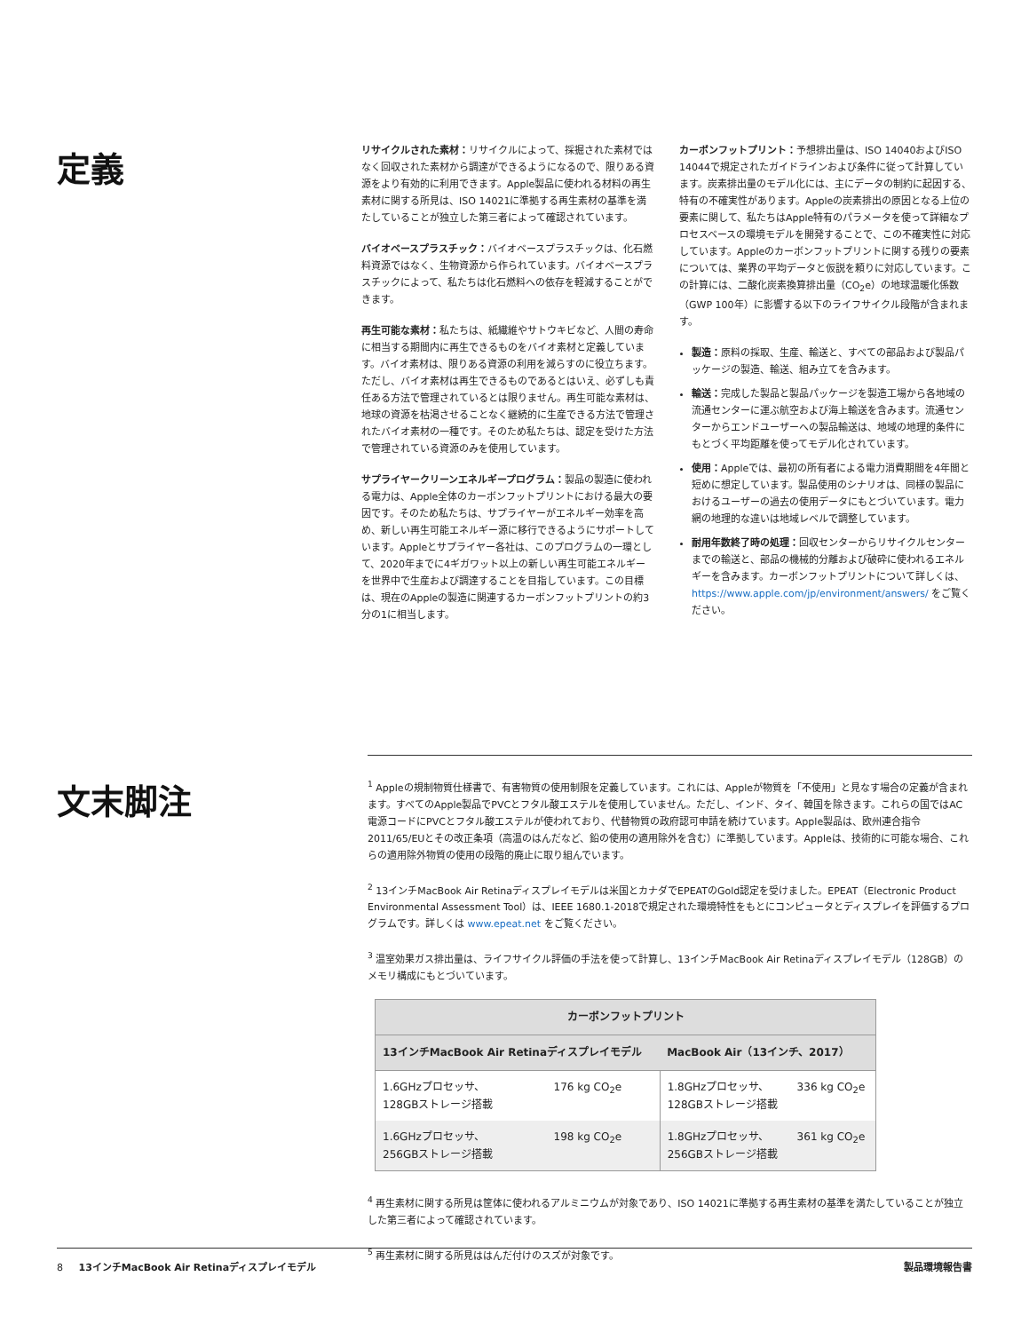定義
リサイクルされた素材：リサイクルによって、採掘された素材ではなく回収された素材から調達ができるようになるので、限りある資源をより有効的に利用できます。Apple製品に使われる材料の再生素材に関する所見は、ISO 14021に準拠する再生素材の基準を満たしていることが独立した第三者によって確認されています。
バイオベースプラスチック：バイオベースプラスチックは、化石燃料資源ではなく、生物資源から作られています。バイオベースプラスチックによって、私たちは化石燃料への依存を軽減することができます。
再生可能な素材：私たちは、紙繊維やサトウキビなど、人間の寿命に相当する期間内に再生できるものをバイオ素材と定義しています。バイオ素材は、限りある資源の利用を減らすのに役立ちます。ただし、バイオ素材は再生できるものであるとはいえ、必ずしも責任ある方法で管理されているとは限りません。再生可能な素材は、地球の資源を枯渇させることなく継続的に生産できる方法で管理されたバイオ素材の一種です。そのため私たちは、認定を受けた方法で管理されている資源のみを使用しています。
サプライヤークリーンエネルギープログラム：製品の製造に使われる電力は、Apple全体のカーボンフットプリントにおける最大の要因です。そのため私たちは、サプライヤーがエネルギー効率を高め、新しい再生可能エネルギー源に移行できるようにサポートしています。Appleとサプライヤー各社は、このプログラムの一環として、2020年までに4ギガワット以上の新しい再生可能エネルギーを世界中で生産および調達することを目指しています。この目標は、現在のAppleの製造に関連するカーボンフットプリントの約3分の1に相当します。
カーボンフットプリント：予想排出量は、ISO 14040およびISO 14044で規定されたガイドラインおよび条件に従って計算しています。炭素排出量のモデル化には、主にデータの制約に起因する、特有の不確実性があります。Appleの炭素排出の原因となる上位の要素に関して、私たちはApple特有のパラメータを使って詳細なプロセスベースの環境モデルを開発することで、この不確実性に対応しています。Appleのカーボンフットプリントに関する残りの要素については、業界の平均データと仮説を頼りに対応しています。この計算には、二酸化炭素換算排出量（CO<sub>2</sub>e）の地球温暖化係数（GWP 100年）に影響する以下のライフサイクル段階が含まれます。
製造：原料の採取、生産、輸送と、すべての部品および製品パッケージの製造、輸送、組み立てを含みます。
輸送：完成した製品と製品パッケージを製造工場から各地域の流通センターに運ぶ航空および海上輸送を含みます。流通センターからエンドユーザーへの製品輸送は、地域の地理的条件にもとづく平均距離を使ってモデル化されています。
使用：Appleでは、最初の所有者による電力消費期間を4年間と短めに想定しています。製品使用のシナリオは、同様の製品におけるユーザーの過去の使用データにもとづいています。電力網の地理的な違いは地域レベルで調整しています。
耐用年数終了時の処理：回収センターからリサイクルセンターまでの輸送と、部品の機械的分離および破砕に使われるエネルギーを含みます。カーボンフットプリントについて詳しくは、https://www.apple.com/jp/environment/answers/ をご覧ください。
文末脚注
<sup>1</sup> Appleの規制物質仕様書で、有害物質の使用制限を定義しています。これには、Appleが物質を「不使用」と見なす場合の定義が含まれます。すべてのApple製品でPVCとフタル酸エステルを使用していません。ただし、インド、タイ、韓国を除きます。これらの国ではAC電源コードにPVCとフタル酸エステルが使われており、代替物質の政府認可申請を続けています。Apple製品は、欧州連合指令2011/65/EUとその改正条項（高温のはんだなど、鉛の使用の適用除外を含む）に準拠しています。Appleは、技術的に可能な場合、これらの適用除外物質の使用の段階的廃止に取り組んでいます。
<sup>2</sup> 13インチMacBook Air Retinaディスプレイモデルは米国とカナダでEPEATのGold認定を受けました。EPEAT（Electronic Product Environmental Assessment Tool）は、IEEE 1680.1-2018で規定された環境特性をもとにコンピュータとディスプレイを評価するプログラムです。詳しくは www.epeat.net をご覧ください。
<sup>3</sup> 温室効果ガス排出量は、ライフサイクル評価の手法を使って計算し、13インチMacBook Air Retinaディスプレイモデル（128GB）のメモリ構成にもとづいています。
| カーボンフットプリント | | | |
| --- | --- | --- | --- |
| 13インチMacBook Air Retinaディスプレイモデル | | MacBook Air（13インチ、2017） | |
| 1.6GHzプロセッサ、 128GBストレージ搭載 | 176 kg CO<sub>2</sub>e | 1.8GHzプロセッサ、 128GBストレージ搭載 | 336 kg CO<sub>2</sub>e |
| 1.6GHzプロセッサ、 256GBストレージ搭載 | 198 kg CO<sub>2</sub>e | 1.8GHzプロセッサ、 256GBストレージ搭載 | 361 kg CO<sub>2</sub>e |
<sup>4</sup> 再生素材に関する所見は筐体に使われるアルミニウムが対象であり、ISO 14021に準拠する再生素材の基準を満たしていることが独立した第三者によって確認されています。
<sup>5</sup> 再生素材に関する所見ははんだ付けのスズが対象です。
8 13インチMacBook Air Retinaディスプレイモデル 製品環境報告書